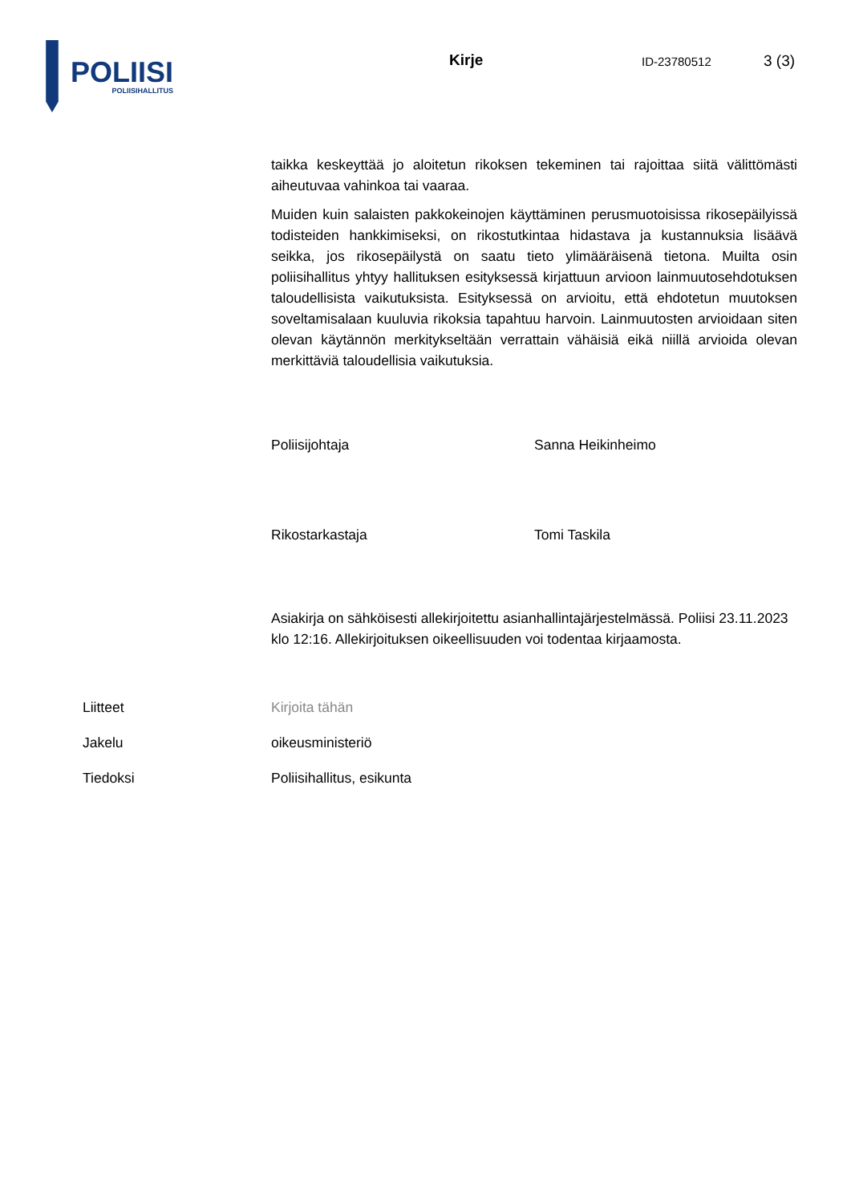POLIISI
POLIISIHALLITUS
Kirje
ID-23780512
3 (3)
taikka keskeyttää jo aloitetun rikoksen tekeminen tai rajoittaa siitä välittömästi aiheutuvaa vahinkoa tai vaaraa.
Muiden kuin salaisten pakkokeinojen käyttäminen perusmuotoisissa rikosepäilyissä todisteiden hankkimiseksi, on rikostutkintaa hidastava ja kustannuksia lisäävä seikka, jos rikosepäilystä on saatu tieto ylimääräisenä tietona. Muilta osin poliisihallitus yhtyy hallituksen esityksessä kirjattuun arvioon lainmuutosehdotuksen taloudellisista vaikutuksista. Esityksessä on arvioitu, että ehdotetun muutoksen soveltamisalaan kuuluvia rikoksia tapahtuu harvoin. Lainmuutosten arvioidaan siten olevan käytännön merkitykseltään verrattain vähäisiä eikä niillä arvioida olevan merkittäviä taloudellisia vaikutuksia.
Poliisijohtaja Sanna Heikinheimo
Rikostarkastaja Tomi Taskila
Asiakirja on sähköisesti allekirjoitettu asianhallintajärjestelmässä. Poliisi 23.11.2023 klo 12:16. Allekirjoituksen oikeellisuuden voi todentaa kirjaamosta.
Liitteet Kirjoita tähän
Jakelu oikeusministeriö
Tiedoksi Poliisihallitus, esikunta